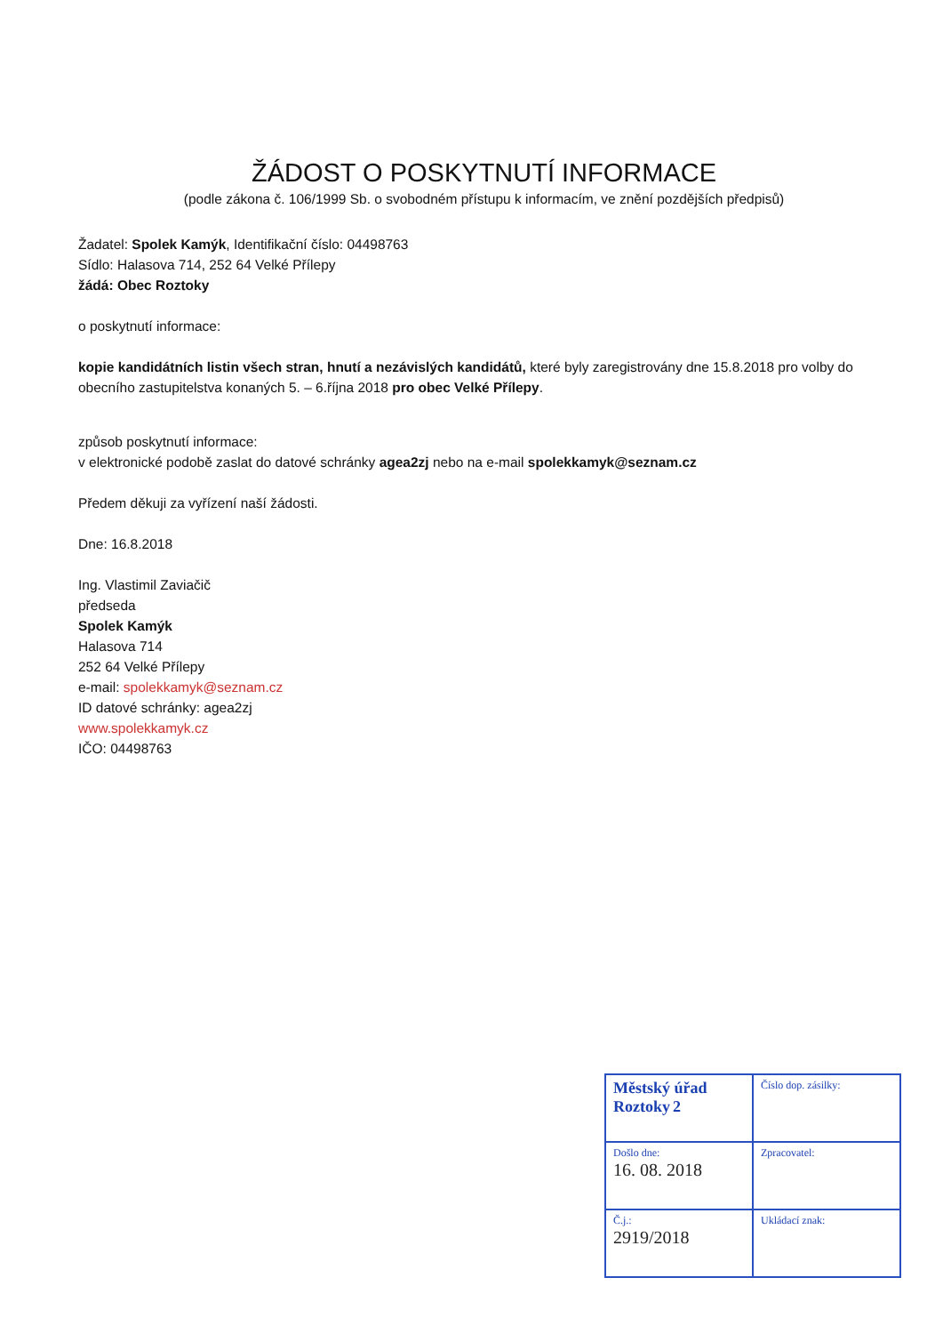ŽÁDOST O POSKYTNUTÍ INFORMACE
(podle zákona č. 106/1999 Sb. o svobodném přístupu k informacím, ve znění pozdějších předpisů)
Žadatel: Spolek Kamýk, Identifikační číslo: 04498763
Sídlo: Halasova 714, 252 64 Velké Přílepy
žádá: Obec Roztoky
o poskytnutí informace:
kopie kandidátních listin všech stran, hnutí a nezávislých kandidátů, které byly zaregistrovány dne 15.8.2018 pro volby do obecního zastupitelstva konaných 5. – 6.října 2018 pro obec Velké Přílepy.
způsob poskytnutí informace:
v elektronické podobě zaslat do datové schránky agea2zj nebo na e-mail spolekkamyk@seznam.cz
Předem děkuji za vyřízení naší žádosti.
Dne: 16.8.2018
Ing. Vlastimil Zaviačič
předseda
Spolek Kamýk
Halasova 714
252 64 Velké Přílepy
e-mail: spolekkamyk@seznam.cz
ID datové schránky: agea2zj
www.spolekkamyk.cz
IČO: 04498763
| Městský úřad Roztoky 2 | Číslo dop. zásilky: |
| Došlo dne: 16. 08. 2018 | Zpracovatel: |
| Č.j.: 2919/2018 | Ukládací znak: |